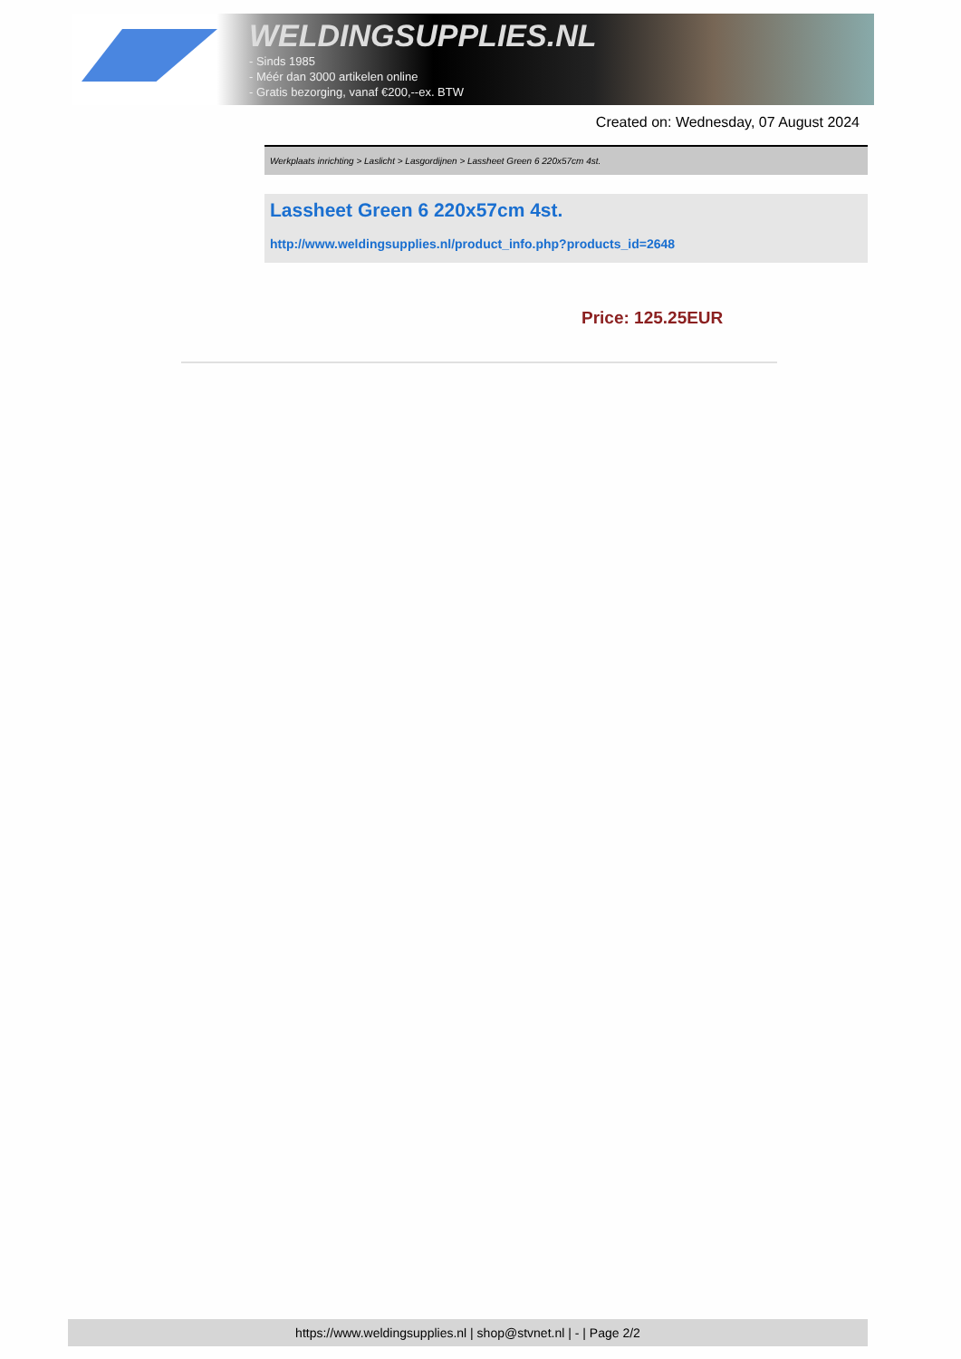WELDINGSUPPLIES.NL
- Sinds 1985
- Méér dan 3000 artikelen online
- Gratis bezorging, vanaf €200,--ex. BTW
Created on: Wednesday, 07 August 2024
Werkplaats inrichting > Laslicht > Lasgordijnen > Lassheet Green 6 220x57cm 4st.
Lassheet Green 6 220x57cm 4st.
http://www.weldingsupplies.nl/product_info.php?products_id=2648
Price: 125.25EUR
https://www.weldingsupplies.nl | shop@stvnet.nl | - | Page 2/2